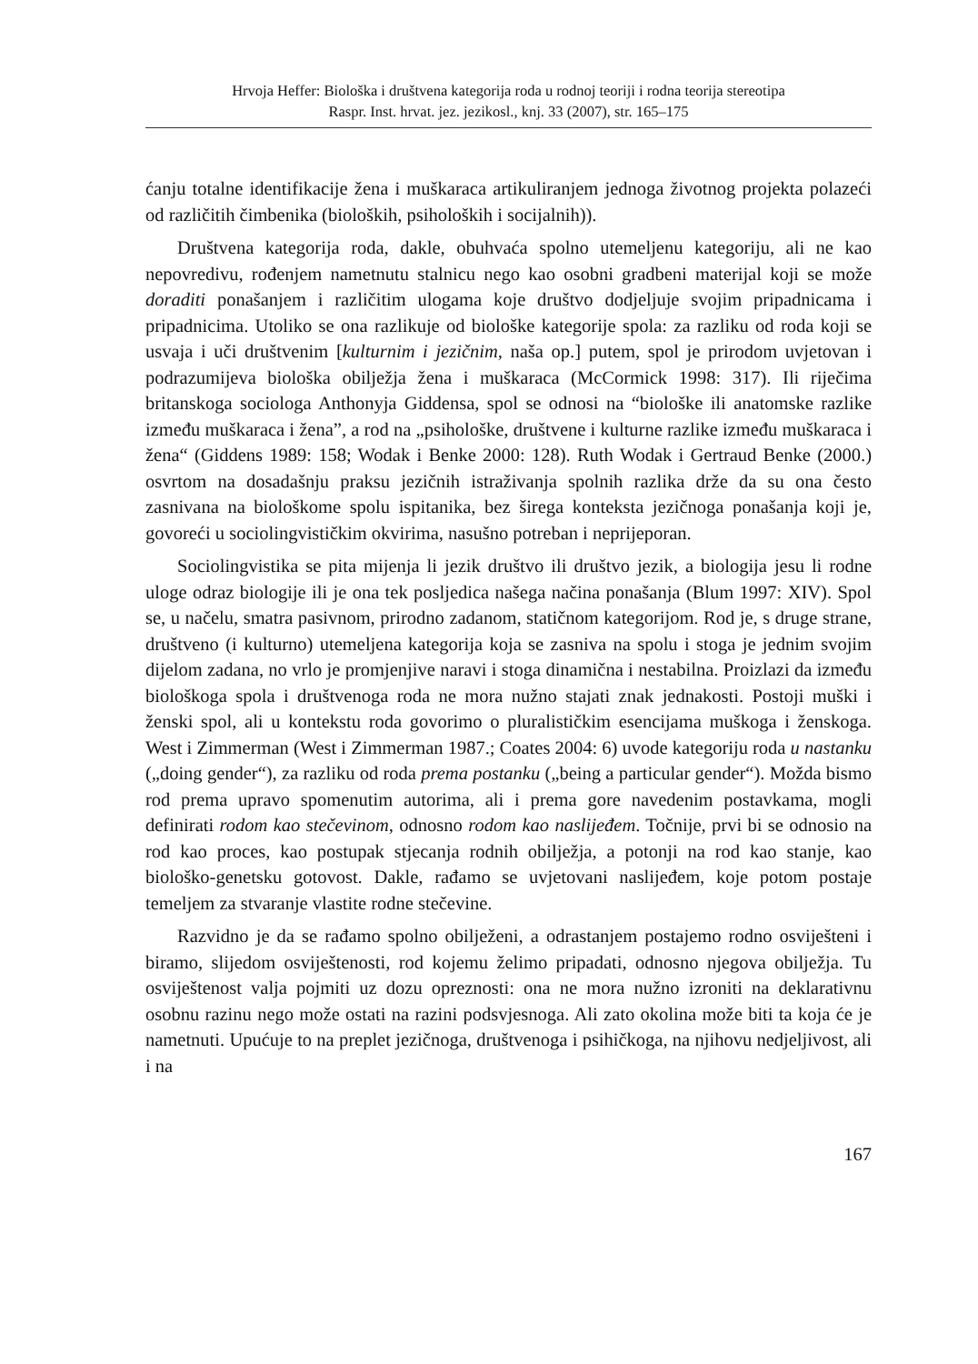Hrvoja Heffer: Biološka i društvena kategorija roda u rodnoj teoriji i rodna teorija stereotipa
Raspr. Inst. hrvat. jez. jezikosl., knj. 33 (2007), str. 165–175
ćanju totalne identifikacije žena i muškaraca artikuliranjem jednoga životnog projekta polazeći od različitih čimbenika (bioloških, psiholoških i socijalnih)).
Društvena kategorija roda, dakle, obuhvaća spolno utemeljenu kategoriju, ali ne kao nepovredivu, rođenjem nametnutu stalnicu nego kao osobni gradbeni materijal koji se može doraditi ponašanjem i različitim ulogama koje društvo dodjeljuje svojim pripadnicama i pripadnicima. Utoliko se ona razlikuje od biološke kategorije spola: za razliku od roda koji se usvaja i uči društvenim [kulturnim i jezičnim, naša op.] putem, spol je prirodom uvjetovan i podrazumijeva biološka obilježja žena i muškaraca (McCormick 1998: 317). Ili riječima britanskoga sociologa Anthonyja Giddensa, spol se odnosi na “biološke ili anatomske razlike između muškaraca i žena”, a rod na „psihološke, društvene i kulturne razlike između muškaraca i žena“ (Giddens 1989: 158; Wodak i Benke 2000: 128). Ruth Wodak i Gertraud Benke (2000.) osvrtom na dosadašnju praksu jezičnih istraživanja spolnih razlika drže da su ona često zasnivana na biološkome spolu ispitanika, bez širega konteksta jezičnoga ponašanja koji je, govoreći u sociolingvističkim okvirima, nasušno potreban i neprijeporan.
Sociolingvistika se pita mijenja li jezik društvo ili društvo jezik, a biologija jesu li rodne uloge odraz biologije ili je ona tek posljedica našega načina ponašanja (Blum 1997: XIV). Spol se, u načelu, smatra pasivnom, prirodno zadanom, statičnom kategorijom. Rod je, s druge strane, društveno (i kulturno) utemeljena kategorija koja se zasniva na spolu i stoga je jednim svojim dijelom zadana, no vrlo je promjenjive naravi i stoga dinamična i nestabilna. Proizlazi da između biološkoga spola i društvenoga roda ne mora nužno stajati znak jednakosti. Postoji muški i ženski spol, ali u kontekstu roda govorimo o pluralističkim esencijama muškoga i ženskoga. West i Zimmerman (West i Zimmerman 1987.; Coates 2004: 6) uvode kategoriju roda u nastanku („doing gender“), za razliku od roda prema postanku („being a particular gender“). Možda bismo rod prema upravo spomenutim autorima, ali i prema gore navedenim postavkama, mogli definirati rodom kao stečevinom, odnosno rodom kao naslijeđem. Točnije, prvi bi se odnosio na rod kao proces, kao postupak stjecanja rodnih obilježja, a potonji na rod kao stanje, kao biološko-genetsku gotovost. Dakle, rađamo se uvjetovani naslijeđem, koje potom postaje temeljem za stvaranje vlastite rodne stečevine.
Razvidno je da se rađamo spolno obilježeni, a odrastanjem postajemo rodno osviješteni i biramo, slijedom osviještenosti, rod kojemu želimo pripadati, odnosno njegova obilježja. Tu osviještenost valja pojmiti uz dozu opreznosti: ona ne mora nužno izroniti na deklarativnu osobnu razinu nego može ostati na razini podsvjesnoga. Ali zato okolina može biti ta koja će je nametnuti. Upućuje to na preplet jezičnoga, društvenoga i psihičkoga, na njihovu nedjeljivost, ali i na
167